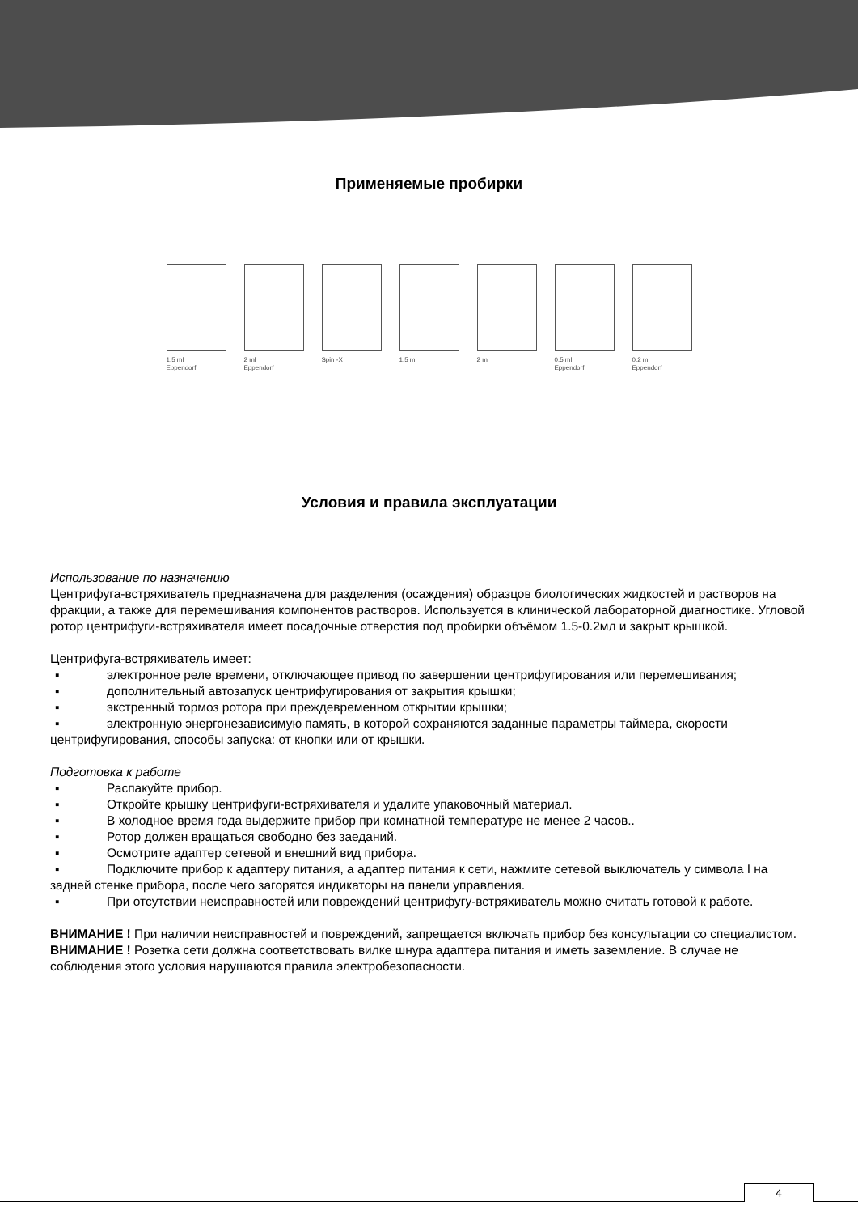Применяемые пробирки
1.5 ml
Eppendorf
2 ml
Eppendorf
Spin -X 1.5 ml 2 ml 0.5 ml
Eppendorf
0.2 ml
Eppendorf
Условия и правила эксплуатации
Использование по назначению
Центрифуга-встряхиватель предназначена для разделения (осаждения) образцов биологических жидкостей и растворов на фракции, а также для перемешивания компонентов растворов. Используется в клинической лабораторной диагностике. Угловой ротор центрифуги-встряхивателя имеет посадочные отверстия под пробирки объёмом 1.5-0.2мл и закрыт крышкой.
Центрифуга-встряхиватель имеет:
▪ электронное реле времени, отключающее привод по завершении центрифугирования или перемешивания;
▪ дополнительный автозапуск центрифугирования от закрытия крышки;
▪ экстренный тормоз ротора при преждевременном открытии крышки;
▪ электронную энергонезависимую память, в которой сохраняются заданные параметры таймера, скорости центрифугирования, способы запуска: от кнопки или от крышки.
Подготовка к работе
▪ Распакуйте прибор.
▪ Откройте крышку центрифуги-встряхивателя и удалите упаковочный материал.
▪ В холодное время года выдержите прибор при комнатной температуре не менее 2 часов..
▪ Ротор должен вращаться свободно без заеданий.
▪ Осмотрите адаптер сетевой и внешний вид прибора.
▪ Подключите прибор к адаптеру питания, а адаптер питания к сети, нажмите сетевой выключатель у символа I на задней стенке прибора, после чего загорятся индикаторы на панели управления.
▪ При отсутствии неисправностей или повреждений центрифугу-встряхиватель можно считать готовой к работе.
ВНИМАНИЕ ! При наличии неисправностей и повреждений, запрещается включать прибор без консультации со специалистом.
ВНИМАНИЕ ! Розетка сети должна соответствовать вилке шнура адаптера питания и иметь заземление. В случае не соблюдения этого условия нарушаются правила электробезопасности.
4